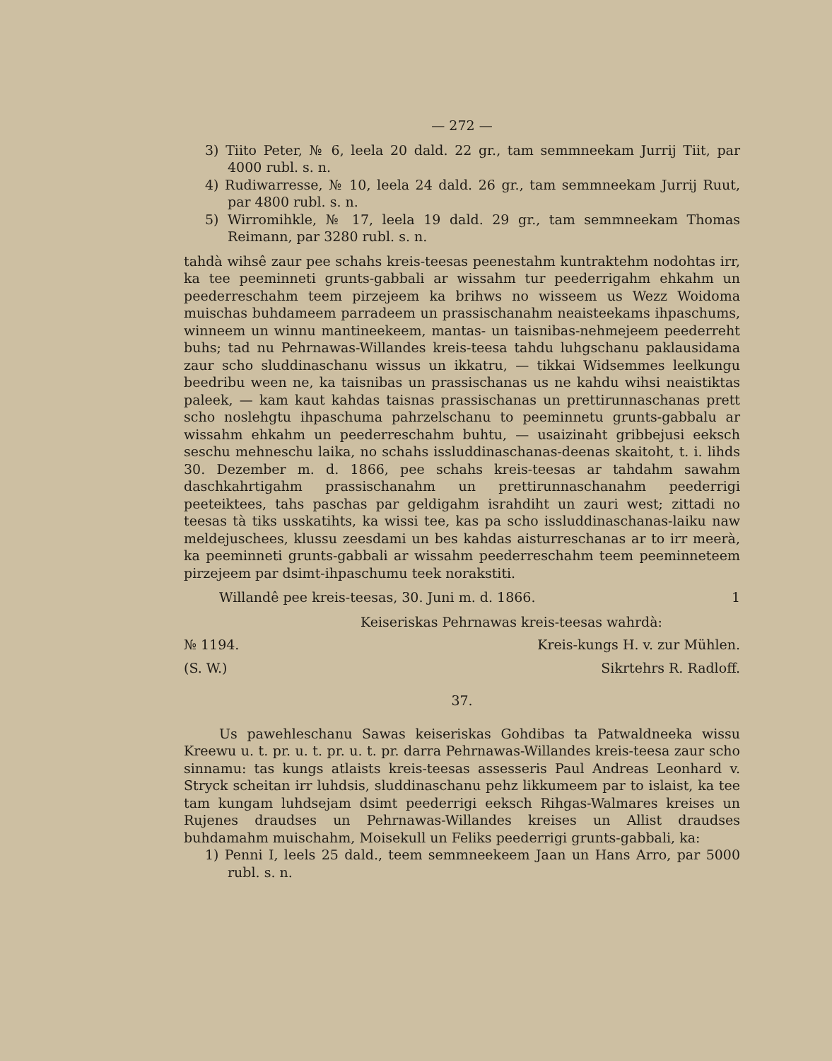— 272 —
3) Tiito Peter, № 6, leela 20 dald. 22 gr., tam semmneekam Jurrij Tiit, par 4000 rubl. s. n.
4) Rudiwarresse, № 10, leela 24 dald. 26 gr., tam semmneekam Jurrij Ruut, par 4800 rubl. s. n.
5) Wirromihkle, № 17, leela 19 dald. 29 gr., tam semmneekam Thomas Reimann, par 3280 rubl. s. n.
tahdà wihsê zaur pee schahs kreis-teesas peenestahm kuntraktehm nodohtas irr, ka tee peeminneti grunts-gabbali ar wissahm tur peederrigahm ehkahm un peederreschahm teem pirzejeem ka brihws no wisseem us Wezz Woidoma muischas buhdameem parradeem un prassischanahm neaisteekams ihpaschums, winneem un winnu mantineekeem, mantas- un taisnibas-nehmejeem peederreht buhs; tad nu Pehrnawas-Willandes kreis-teesa tahdu luhgschanu paklausidama zaur scho sluddinaschanu wissus un ikkatru, — tikkai Widsemmes leelkungu beedribu ween ne, ka taisnibas un prassischanas us ne kahdu wihsi neaistiktas paleek, — kam kaut kahdas taisnas prassischanas un prettirunnaschanas prett scho noslehgtu ihpaschuma pahrzelschanu to peeminnetu grunts-gabbalu ar wissahm ehkahm un peederreschahm buhtu, — usaizinaht gribbejusi eeksch seschu mehneschu laika, no schahs issluddinaschanas-deenas skaitoht, t. i. lihds 30. Dezember m. d. 1866, pee schahs kreis-teesas ar tahdahm sawahm daschkahrtigahm prassischanahm un prettirunnaschanahm peederrigi peeteiktees, tahs paschas par geldigahm israhdiht un zauri west; zittadi no teesas tà tiks usskatihts, ka wissi tee, kas pa scho issluddinaschanas-laiku naw meldejuschees, klussu zeesdami un bes kahdas aisturreschanas ar to irr meerà, ka peeminneti grunts-gabbali ar wissahm peederreschahm teem peeminneteem pirzejeem par dsimt-ihpaschumu teek norakstiti.
Willandê pee kreis-teesas, 30. Juni m. d. 1866. 1
Keiseriskas Pehrnawas kreis-teesas wahrdà:
№ 1194. Kreis-kungs H. v. zur Mühlen.
(S. W.) Sikrtehrs R. Radloff.
37.
Us pawehleschanu Sawas keiseriskas Gohdibas ta Patwaldneeka wissu Kreewu u. t. pr. u. t. pr. u. t. pr. darra Pehrnawas-Willandes kreis-teesa zaur scho sinnamu: tas kungs atlaists kreis-teesas assesseris Paul Andreas Leonhard v. Stryck scheitan irr luhdsis, sluddinaschanu pehz likkumeem par to islaist, ka tee tam kungam luhdsejam dsimt peederrigi eeksch Rihgas-Walmares kreises un Rujenes draudses un Pehrnawas-Willandes kreises un Allist draudses buhdamahm muischahm, Moisekull un Feliks peederrigi grunts-gabbali, ka:
1) Penni I, leels 25 dald., teem semmneekeem Jaan un Hans Arro, par 5000 rubl. s. n.